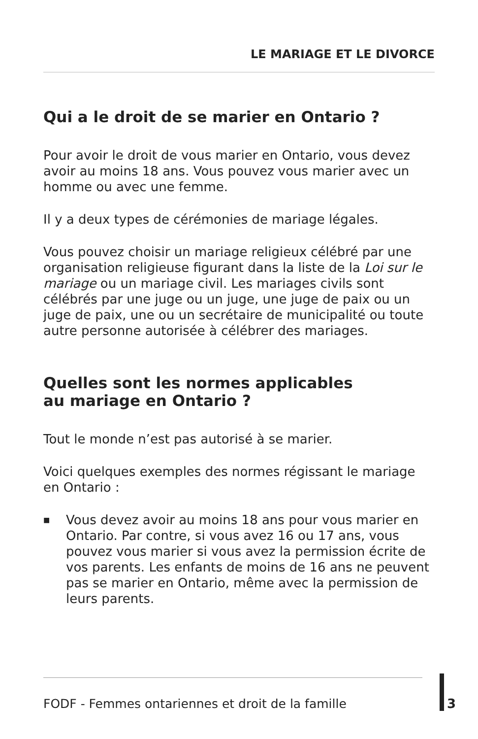LE MARIAGE ET LE DIVORCE
Qui a le droit de se marier en Ontario ?
Pour avoir le droit de vous marier en Ontario, vous devez avoir au moins 18 ans. Vous pouvez vous marier avec un homme ou avec une femme.
Il y a deux types de cérémonies de mariage légales.
Vous pouvez choisir un mariage religieux célébré par une organisation religieuse figurant dans la liste de la Loi sur le mariage ou un mariage civil. Les mariages civils sont célébrés par une juge ou un juge, une juge de paix ou un juge de paix, une ou un secrétaire de municipalité ou toute autre personne autorisée à célébrer des mariages.
Quelles sont les normes applicables
au mariage en Ontario ?
Tout le monde n’est pas autorisé à se marier.
Voici quelques exemples des normes régissant le mariage en Ontario :
■ Vous devez avoir au moins 18 ans pour vous marier en Ontario. Par contre, si vous avez 16 ou 17 ans, vous pouvez vous marier si vous avez la permission écrite de vos parents. Les enfants de moins de 16 ans ne peuvent pas se marier en Ontario, même avec la permission de leurs parents.
FODF - Femmes ontariennes et droit de la famille 3